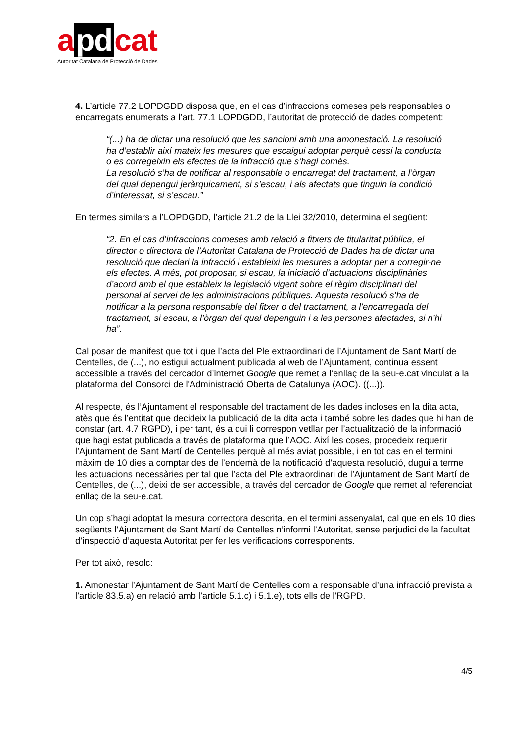a pd cat
Autoritat Catalana de Protecció de Dades
4. L’article 77.2 LOPDGDD disposa que, en el cas d’infraccions comeses pels responsables o encarregats enumerats a l’art. 77.1 LOPDGDD, l’autoritat de protecció de dades competent:
“(...) ha de dictar una resolució que les sancioni amb una amonestació. La resolució ha d’establir així mateix les mesures que escaigui adoptar perquè cessi la conducta o es corregeixin els efectes de la infracció que s’hagi comès.
La resolució s’ha de notificar al responsable o encarregat del tractament, a l’òrgan del qual depengui jeràrquicament, si s’escau, i als afectats que tinguin la condició d’interessat, si s’escau.”
En termes similars a l’LOPDGDD, l’article 21.2 de la Llei 32/2010, determina el següent:
“2. En el cas d’infraccions comeses amb relació a fitxers de titularitat pública, el director o directora de l’Autoritat Catalana de Protecció de Dades ha de dictar una resolució que declari la infracció i estableixi les mesures a adoptar per a corregir-ne els efectes. A més, pot proposar, si escau, la iniciació d’actuacions disciplinàries d’acord amb el que estableix la legislació vigent sobre el règim disciplinari del personal al servei de les administracions públiques. Aquesta resolució s’ha de notificar a la persona responsable del fitxer o del tractament, a l’encarregada del tractament, si escau, a l’òrgan del qual depenguin i a les persones afectades, si n’hi ha”.
Cal posar de manifest que tot i que l’acta del Ple extraordinari de l’Ajuntament de Sant Martí de Centelles, de (...), no estigui actualment publicada al web de l’Ajuntament, continua essent accessible a través del cercador d’internet Google que remet a l’enllaç de la seu-e.cat vinculat a la plataforma del Consorci de l'Administració Oberta de Catalunya (AOC). ((...)).
Al respecte, és l’Ajuntament el responsable del tractament de les dades incloses en la dita acta, atès que és l’entitat que decideix la publicació de la dita acta i també sobre les dades que hi han de constar (art. 4.7 RGPD), i per tant, és a qui li correspon vetllar per l’actualització de la informació que hagi estat publicada a través de plataforma que l’AOC. Així les coses, procedeix requerir l’Ajuntament de Sant Martí de Centelles perquè al més aviat possible, i en tot cas en el termini màxim de 10 dies a comptar des de l’endemà de la notificació d’aquesta resolució, dugui a terme les actuacions necessàries per tal que l’acta del Ple extraordinari de l’Ajuntament de Sant Martí de Centelles, de (...), deixi de ser accessible, a través del cercador de Google que remet al referenciat enllaç de la seu-e.cat.
Un cop s’hagi adoptat la mesura correctora descrita, en el termini assenyalat, cal que en els 10 dies següents l’Ajuntament de Sant Martí de Centelles n’informi l’Autoritat, sense perjudici de la facultat d’inspecció d’aquesta Autoritat per fer les verificacions corresponents.
Per tot això, resolc:
1. Amonestar l’Ajuntament de Sant Martí de Centelles com a responsable d’una infracció prevista a l’article 83.5.a) en relació amb l’article 5.1.c) i 5.1.e), tots ells de l’RGPD.
4/5